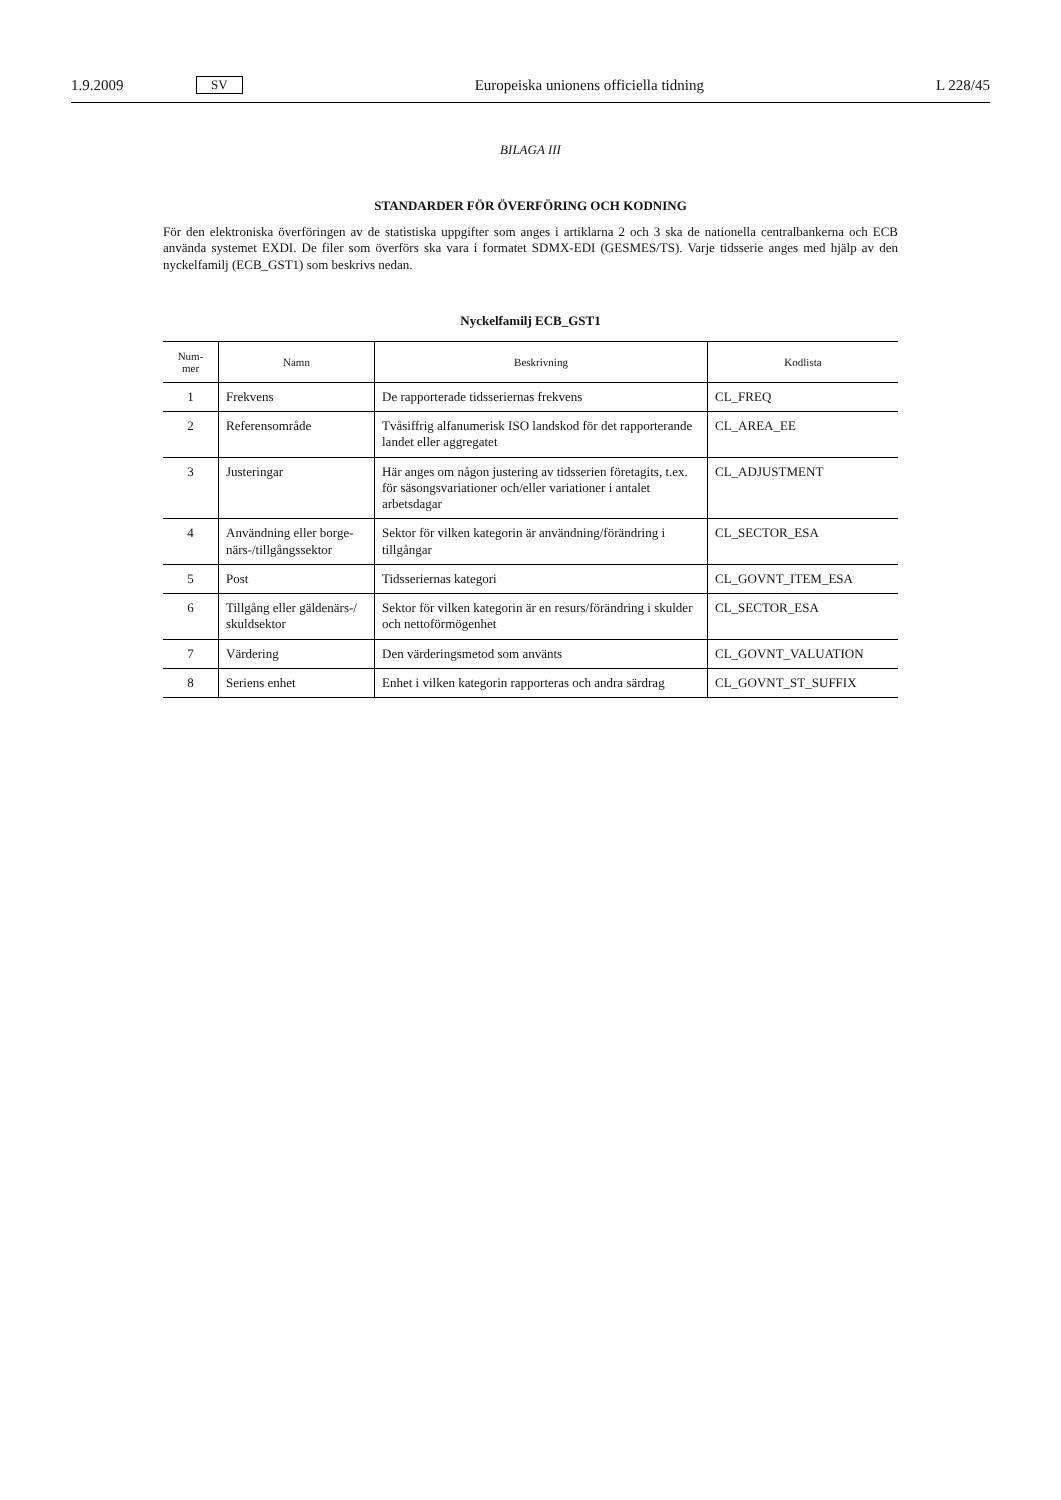1.9.2009 SV Europeiska unionens officiella tidning L 228/45
BILAGA III
STANDARDER FÖR ÖVERFÖRING OCH KODNING
För den elektroniska överföringen av de statistiska uppgifter som anges i artiklarna 2 och 3 ska de nationella central­bankerna och ECB använda systemet EXDI. De filer som överförs ska vara i formatet SDMX-EDI (GESMES/TS). Varje tidsserie anges med hjälp av den nyckelfamilj (ECB_GST1) som beskrivs nedan.
Nyckelfamilj ECB_GST1
| Num- mer | Namn | Beskrivning | Kodlista |
| --- | --- | --- | --- |
| 1 | Frekvens | De rapporterade tidsseriernas frekvens | CL_FREQ |
| 2 | Referensområde | Tvåsiffrig alfanumerisk ISO landskod för det rappor­terande landet eller aggregatet | CL_AREA_EE |
| 3 | Justeringar | Här anges om någon justering av tidsserien företagits, t.ex. för säsongsvariationer och/eller variationer i an­talet arbetsdagar | CL_ADJUSTMENT |
| 4 | Användning eller borge­närs-/tillgångssektor | Sektor för vilken kategorin är användning/förändring i tillgångar | CL_SECTOR_ESA |
| 5 | Post | Tidsseriernas kategori | CL_GOVNT_ITEM_ESA |
| 6 | Tillgång eller gäldenärs-/ skuldsektor | Sektor för vilken kategorin är en resurs/förändring i skulder och nettoförmögenhet | CL_SECTOR_ESA |
| 7 | Värdering | Den värderingsmetod som använts | CL_GOVNT_VALUATION |
| 8 | Seriens enhet | Enhet i vilken kategorin rapporteras och andra särdrag | CL_GOVNT_ST_SUFFIX |